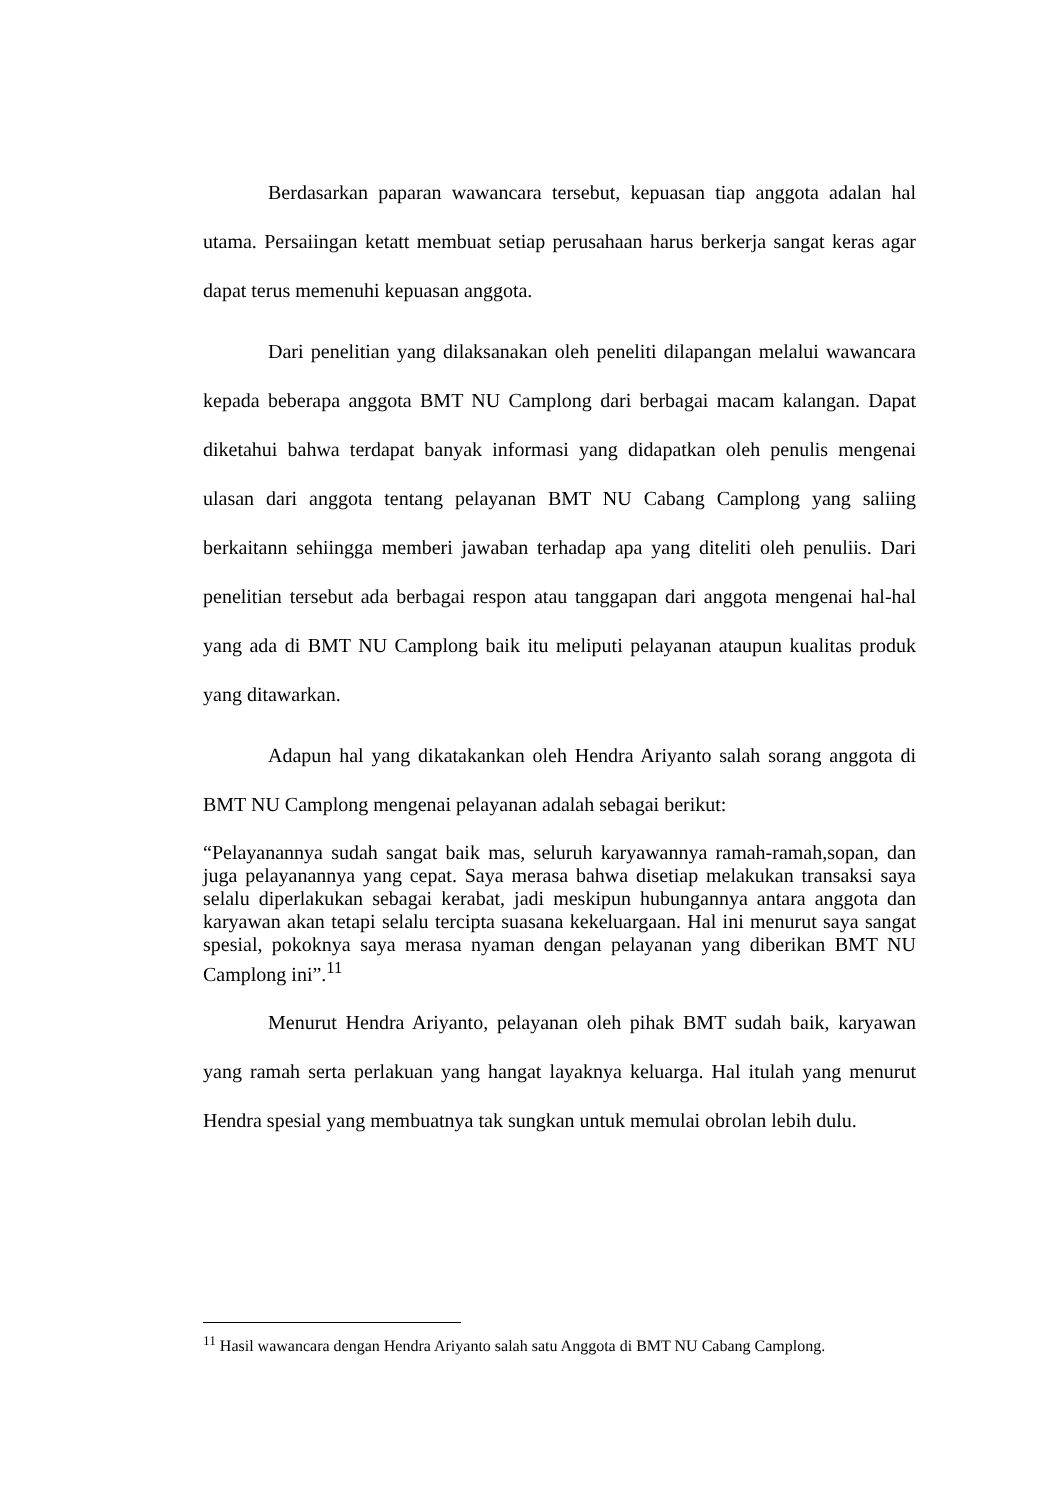Berdasarkan paparan wawancara tersebut, kepuasan tiap anggota adalan hal utama. Persaiingan ketatt membuat setiap perusahaan harus berkerja sangat keras agar dapat terus memenuhi kepuasan anggota.
Dari penelitian yang dilaksanakan oleh peneliti dilapangan melalui wawancara kepada beberapa anggota BMT NU Camplong dari berbagai macam kalangan. Dapat diketahui bahwa terdapat banyak informasi yang didapatkan oleh penulis mengenai ulasan dari anggota tentang pelayanan BMT NU Cabang Camplong yang saliing berkaitann sehiingga memberi jawaban terhadap apa yang diteliti oleh penuliis. Dari penelitian tersebut ada berbagai respon atau tanggapan dari anggota mengenai hal-hal yang ada di BMT NU Camplong baik itu meliputi pelayanan ataupun kualitas produk yang ditawarkan.
Adapun hal yang dikatakankan oleh Hendra Ariyanto salah sorang anggota di BMT NU Camplong mengenai pelayanan adalah sebagai berikut:
“Pelayanannya sudah sangat baik mas, seluruh karyawannya ramah-ramah,sopan, dan juga pelayanannya yang cepat. Saya merasa bahwa disetiap melakukan transaksi saya selalu diperlakukan sebagai kerabat, jadi meskipun hubungannya antara anggota dan karyawan akan tetapi selalu tercipta suasana kekeluargaan. Hal ini menurut saya sangat spesial, pokoknya saya merasa nyaman dengan pelayanan yang diberikan BMT NU Camplong ini”.<sup>11</sup>
Menurut Hendra Ariyanto, pelayanan oleh pihak BMT sudah baik, karyawan yang ramah serta perlakuan yang hangat layaknya keluarga. Hal itulah yang menurut Hendra spesial yang membuatnya tak sungkan untuk memulai obrolan lebih dulu.
<sup>11</sup> Hasil wawancara dengan Hendra Ariyanto salah satu Anggota di BMT NU Cabang Camplong.